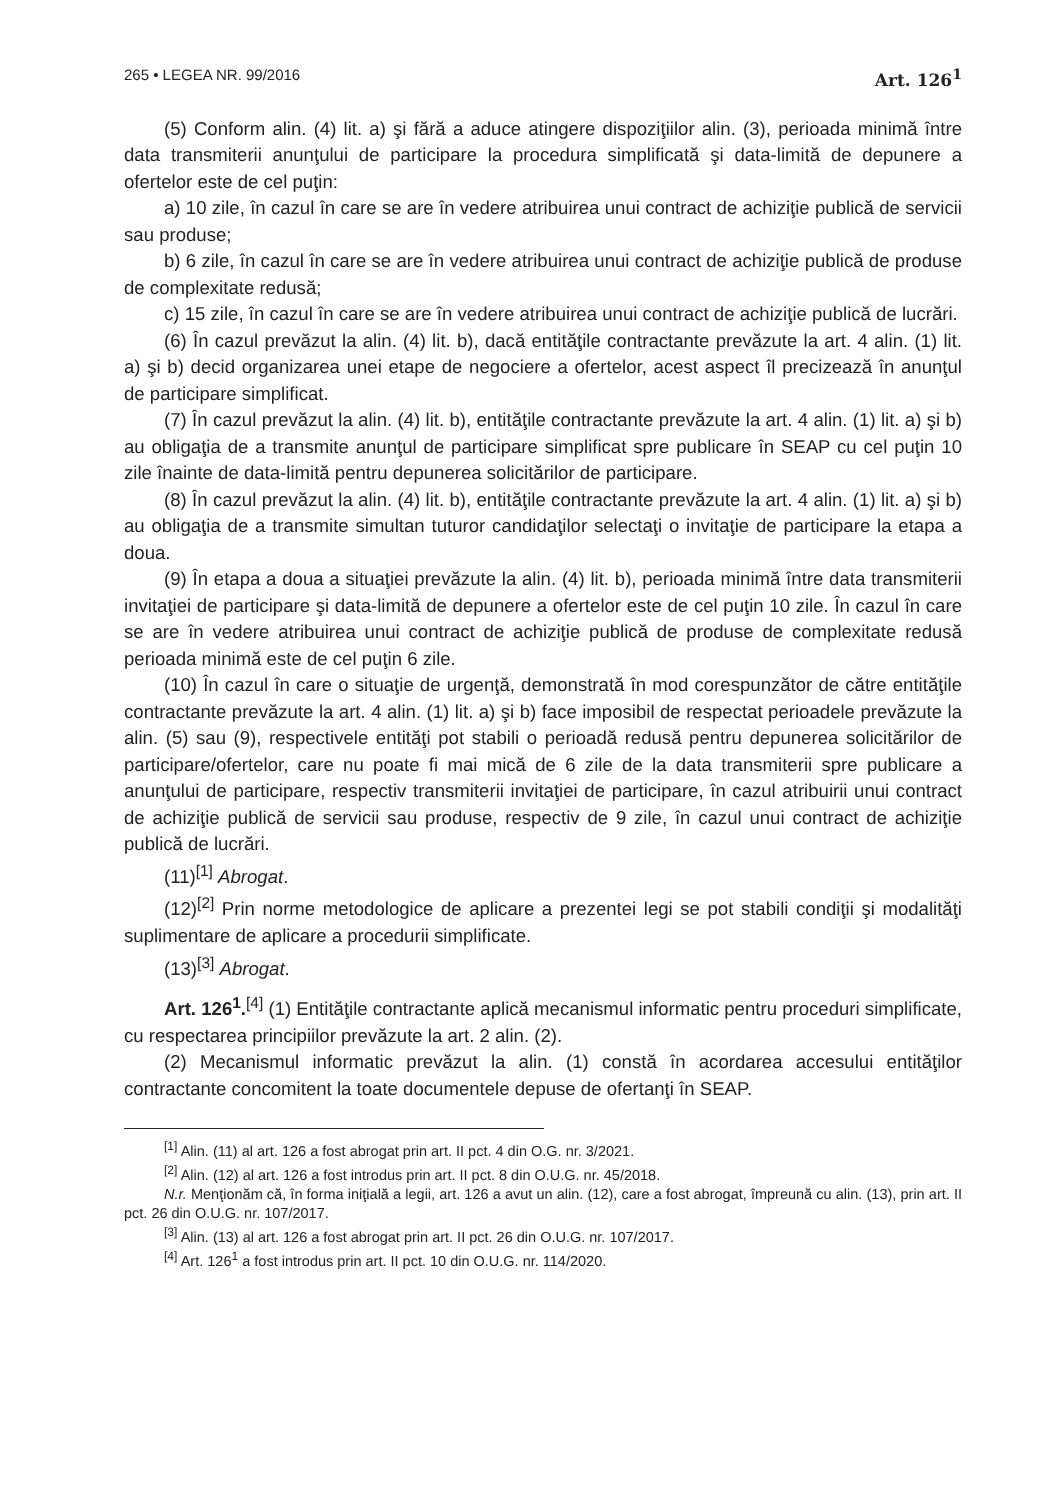265 • LEGEA NR. 99/2016 Art. 126<sup>1</sup>
(5) Conform alin. (4) lit. a) şi fără a aduce atingere dispoziţiilor alin. (3), perioada minimă între data transmiterii anunţului de participare la procedura simplificată şi data-limită de depunere a ofertelor este de cel puţin:
a) 10 zile, în cazul în care se are în vedere atribuirea unui contract de achiziţie publică de servicii sau produse;
b) 6 zile, în cazul în care se are în vedere atribuirea unui contract de achiziţie publică de produse de complexitate redusă;
c) 15 zile, în cazul în care se are în vedere atribuirea unui contract de achiziţie publică de lucrări.
(6) În cazul prevăzut la alin. (4) lit. b), dacă entităţile contractante prevăzute la art. 4 alin. (1) lit. a) şi b) decid organizarea unei etape de negociere a ofertelor, acest aspect îl precizează în anunţul de participare simplificat.
(7) În cazul prevăzut la alin. (4) lit. b), entităţile contractante prevăzute la art. 4 alin. (1) lit. a) şi b) au obligaţia de a transmite anunţul de participare simplificat spre publicare în SEAP cu cel puţin 10 zile înainte de data-limită pentru depunerea solicitărilor de participare.
(8) În cazul prevăzut la alin. (4) lit. b), entităţile contractante prevăzute la art. 4 alin. (1) lit. a) şi b) au obligaţia de a transmite simultan tuturor candidaţilor selectaţi o invitaţie de participare la etapa a doua.
(9) În etapa a doua a situaţiei prevăzute la alin. (4) lit. b), perioada minimă între data transmiterii invitaţiei de participare şi data-limită de depunere a ofertelor este de cel puţin 10 zile. În cazul în care se are în vedere atribuirea unui contract de achiziţie publică de produse de complexitate redusă perioada minimă este de cel puţin 6 zile.
(10) În cazul în care o situaţie de urgenţă, demonstrată în mod corespunzător de către entităţile contractante prevăzute la art. 4 alin. (1) lit. a) şi b) face imposibil de respectat perioadele prevăzute la alin. (5) sau (9), respectivele entităţi pot stabili o perioadă redusă pentru depunerea solicitărilor de participare/ofertelor, care nu poate fi mai mică de 6 zile de la data transmiterii spre publicare a anunţului de participare, respectiv transmiterii invitaţiei de participare, în cazul atribuirii unui contract de achiziţie publică de servicii sau produse, respectiv de 9 zile, în cazul unui contract de achiziţie publică de lucrări.
(11)<sup>[1]</sup> Abrogat.
(12)<sup>[2]</sup> Prin norme metodologice de aplicare a prezentei legi se pot stabili condiţii şi modalităţi suplimentare de aplicare a procedurii simplificate.
(13)<sup>[3]</sup> Abrogat.
Art. 126<sup>1</sup>.<sup>[4]</sup> (1) Entităţile contractante aplică mecanismul informatic pentru proceduri simplificate, cu respectarea principiilor prevăzute la art. 2 alin. (2).
(2) Mecanismul informatic prevăzut la alin. (1) constă în acordarea accesului entităţilor contractante concomitent la toate documentele depuse de ofertanţi în SEAP.
<sup>[1]</sup> Alin. (11) al art. 126 a fost abrogat prin art. II pct. 4 din O.G. nr. 3/2021.
<sup>[2]</sup> Alin. (12) al art. 126 a fost introdus prin art. II pct. 8 din O.U.G. nr. 45/2018.
N.r. Menţionăm că, în forma iniţială a legii, art. 126 a avut un alin. (12), care a fost abrogat, împreună cu alin. (13), prin art. II pct. 26 din O.U.G. nr. 107/2017.
<sup>[3]</sup> Alin. (13) al art. 126 a fost abrogat prin art. II pct. 26 din O.U.G. nr. 107/2017.
<sup>[4]</sup> Art. 126<sup>1</sup> a fost introdus prin art. II pct. 10 din O.U.G. nr. 114/2020.